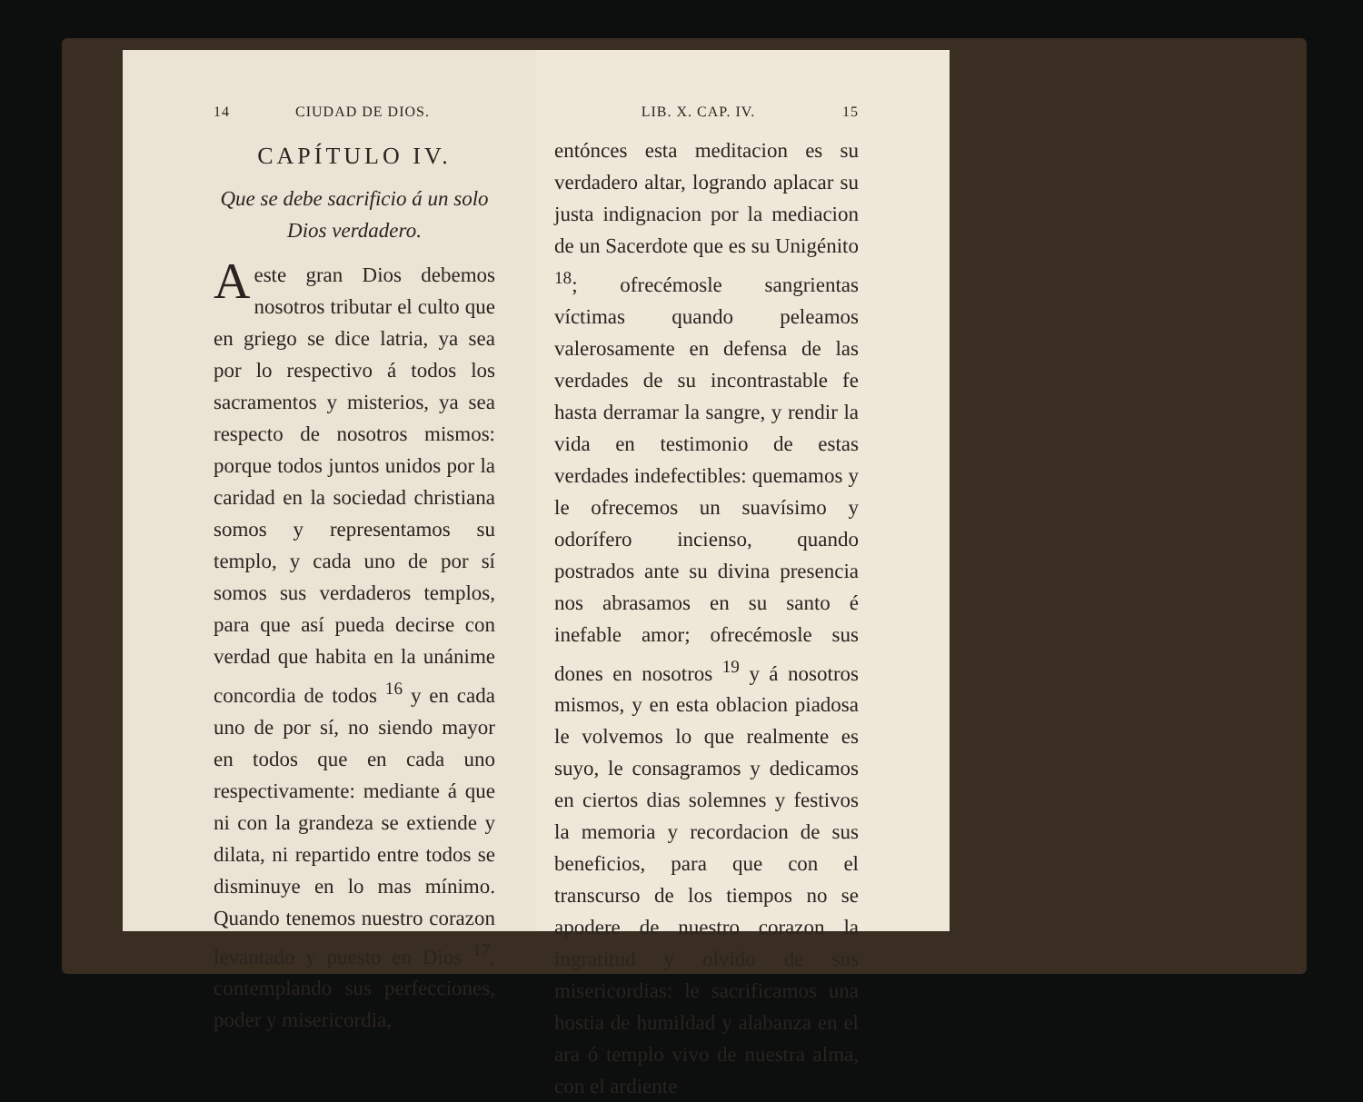14 CIUDAD DE DIOS.
CAPÍTULO IV.
Que se debe sacrificio á un solo Dios verdadero.
A este gran Dios debemos nosotros tributar el culto que en griego se dice latria, ya sea por lo respectivo á todos los sacramentos y misterios, ya sea respecto de nosotros mismos: porque todos juntos unidos por la caridad en la sociedad christiana somos y representamos su templo, y cada uno de por sí somos sus verdaderos templos, para que así pueda decirse con verdad que habita en la unánime concordia de todos <sup>16</sup> y en cada uno de por sí, no siendo mayor en todos que en cada uno respectivamente: mediante á que ni con la grandeza se extiende y dilata, ni repartido entre todos se disminuye en lo mas mínimo. Quando tenemos nuestro corazon levantado y puesto en Dios <sup>17</sup>, contemplando sus perfecciones, poder y misericordia,
LIB. X. CAP. IV. 15
entónces esta meditacion es su verdadero altar, logrando aplacar su justa indignacion por la mediacion de un Sacerdote que es su Unigénito <sup>18</sup>; ofrecémosle sangrientas víctimas quando peleamos valerosamente en defensa de las verdades de su incontrastable fe hasta derramar la sangre, y rendir la vida en testimonio de estas verdades indefectibles: quemamos y le ofrecemos un suavísimo y odorífero incienso, quando postrados ante su divina presencia nos abrasamos en su santo é inefable amor; ofrecémosle sus dones en nosotros <sup>19</sup> y á nosotros mismos, y en esta oblacion piadosa le volvemos lo que realmente es suyo, le consagramos y dedicamos en ciertos dias solemnes y festivos la memoria y recordacion de sus beneficios, para que con el transcurso de los tiempos no se apodere de nuestro corazon la ingratitud y olvido de sus misericordias: le sacrificamos una hostia de humildad y alabanza en el ara ó templo vivo de nuestra alma, con el ardiente